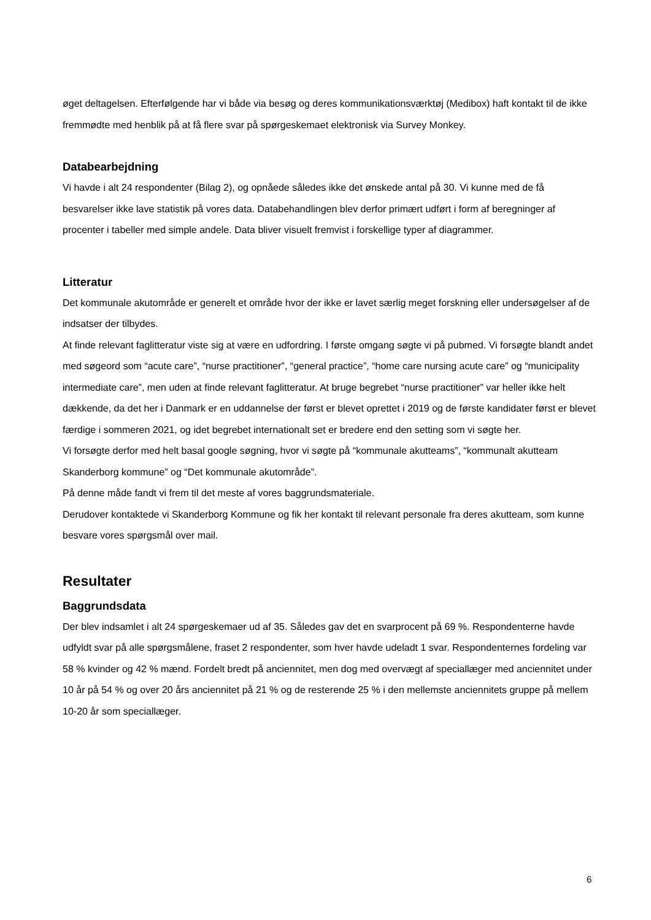øget deltagelsen. Efterfølgende har vi både via besøg og deres kommunikationsværktøj (Medibox) haft kontakt til de ikke fremmødte med henblik på at få flere svar på spørgeskemaet elektronisk via Survey Monkey.
Databearbejdning
Vi havde i alt 24 respondenter (Bilag 2), og opnåede således ikke det ønskede antal på 30. Vi kunne med de få besvarelser ikke lave statistik på vores data. Databehandlingen blev derfor primært udført i form af beregninger af procenter i tabeller med simple andele. Data bliver visuelt fremvist i forskellige typer af diagrammer.
Litteratur
Det kommunale akutområde er generelt et område hvor der ikke er lavet særlig meget forskning eller undersøgelser af de indsatser der tilbydes.
At finde relevant faglitteratur viste sig at være en udfordring. I første omgang søgte vi på pubmed. Vi forsøgte blandt andet med søgeord som “acute care”, “nurse practitioner”, “general practice”, “home care nursing acute care” og “municipality intermediate care”, men uden at finde relevant faglitteratur. At bruge begrebet “nurse practitioner” var heller ikke helt dækkende, da det her i Danmark er en uddannelse der først er blevet oprettet i 2019 og de første kandidater først er blevet færdige i sommeren 2021, og idet begrebet internationalt set er bredere end den setting som vi søgte her.
Vi forsøgte derfor med helt basal google søgning, hvor vi søgte på “kommunale akutteams”, “kommunalt akutteam Skanderborg kommune” og “Det kommunale akutområde”.
På denne måde fandt vi frem til det meste af vores baggrundsmateriale.
Derudover kontaktede vi Skanderborg Kommune og fik her kontakt til relevant personale fra deres akutteam, som kunne besvare vores spørgsmål over mail.
Resultater
Baggrundsdata
Der blev indsamlet i alt 24 spørgeskemaer ud af 35. Således gav det en svarprocent på 69 %. Respondenterne havde udfyldt svar på alle spørgsmålene, fraset 2 respondenter, som hver havde udeladt 1 svar. Respondenternes fordeling var 58 % kvinder og 42 % mænd. Fordelt bredt på anciennitet, men dog med overvægt af speciallæger med anciennitet under 10 år på 54 % og over 20 års anciennitet på 21 % og de resterende 25 % i den mellemste ancienn­itets gruppe på mellem 10-20 år som speciallæger.
6